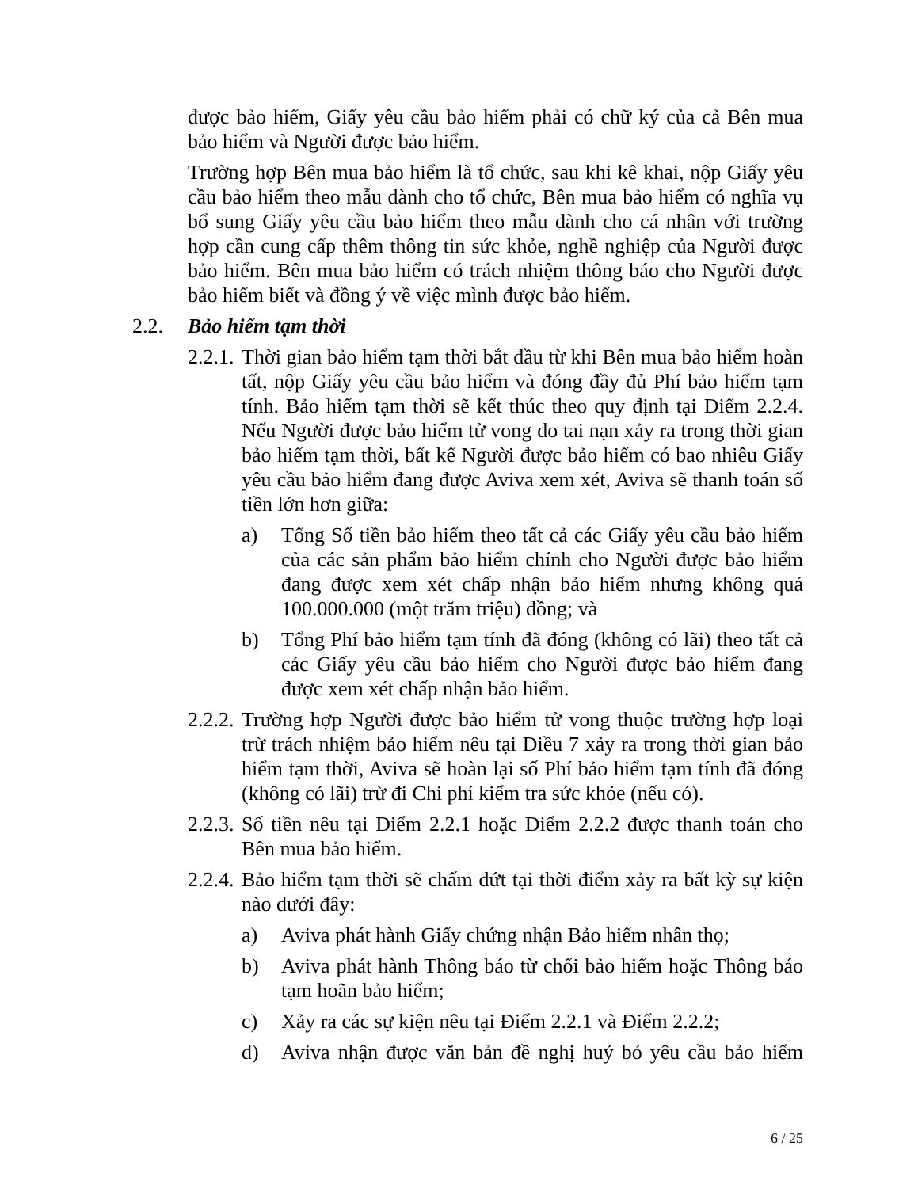được bảo hiểm, Giấy yêu cầu bảo hiểm phải có chữ ký của cả Bên mua bảo hiểm và Người được bảo hiểm.
Trường hợp Bên mua bảo hiểm là tổ chức, sau khi kê khai, nộp Giấy yêu cầu bảo hiểm theo mẫu dành cho tổ chức, Bên mua bảo hiểm có nghĩa vụ bổ sung Giấy yêu cầu bảo hiểm theo mẫu dành cho cá nhân với trường hợp cần cung cấp thêm thông tin sức khỏe, nghề nghiệp của Người được bảo hiểm. Bên mua bảo hiểm có trách nhiệm thông báo cho Người được bảo hiểm biết và đồng ý về việc mình được bảo hiểm.
2.2. Bảo hiểm tạm thời
2.2.1. Thời gian bảo hiểm tạm thời bắt đầu từ khi Bên mua bảo hiểm hoàn tất, nộp Giấy yêu cầu bảo hiểm và đóng đầy đủ Phí bảo hiểm tạm tính. Bảo hiểm tạm thời sẽ kết thúc theo quy định tại Điểm 2.2.4. Nếu Người được bảo hiểm tử vong do tai nạn xảy ra trong thời gian bảo hiểm tạm thời, bất kể Người được bảo hiểm có bao nhiêu Giấy yêu cầu bảo hiểm đang được Aviva xem xét, Aviva sẽ thanh toán số tiền lớn hơn giữa:
a) Tổng Số tiền bảo hiểm theo tất cả các Giấy yêu cầu bảo hiểm của các sản phẩm bảo hiểm chính cho Người được bảo hiểm đang được xem xét chấp nhận bảo hiểm nhưng không quá 100.000.000 (một trăm triệu) đồng; và
b) Tổng Phí bảo hiểm tạm tính đã đóng (không có lãi) theo tất cả các Giấy yêu cầu bảo hiểm cho Người được bảo hiểm đang được xem xét chấp nhận bảo hiểm.
2.2.2. Trường hợp Người được bảo hiểm tử vong thuộc trường hợp loại trừ trách nhiệm bảo hiểm nêu tại Điều 7 xảy ra trong thời gian bảo hiểm tạm thời, Aviva sẽ hoàn lại số Phí bảo hiểm tạm tính đã đóng (không có lãi) trừ đi Chi phí kiểm tra sức khỏe (nếu có).
2.2.3. Số tiền nêu tại Điểm 2.2.1 hoặc Điểm 2.2.2 được thanh toán cho Bên mua bảo hiểm.
2.2.4. Bảo hiểm tạm thời sẽ chấm dứt tại thời điểm xảy ra bất kỳ sự kiện nào dưới đây:
a) Aviva phát hành Giấy chứng nhận Bảo hiểm nhân thọ;
b) Aviva phát hành Thông báo từ chối bảo hiểm hoặc Thông báo tạm hoãn bảo hiểm;
c) Xảy ra các sự kiện nêu tại Điểm 2.2.1 và Điểm 2.2.2;
d) Aviva nhận được văn bản đề nghị huỷ bỏ yêu cầu bảo hiểm
6 / 25